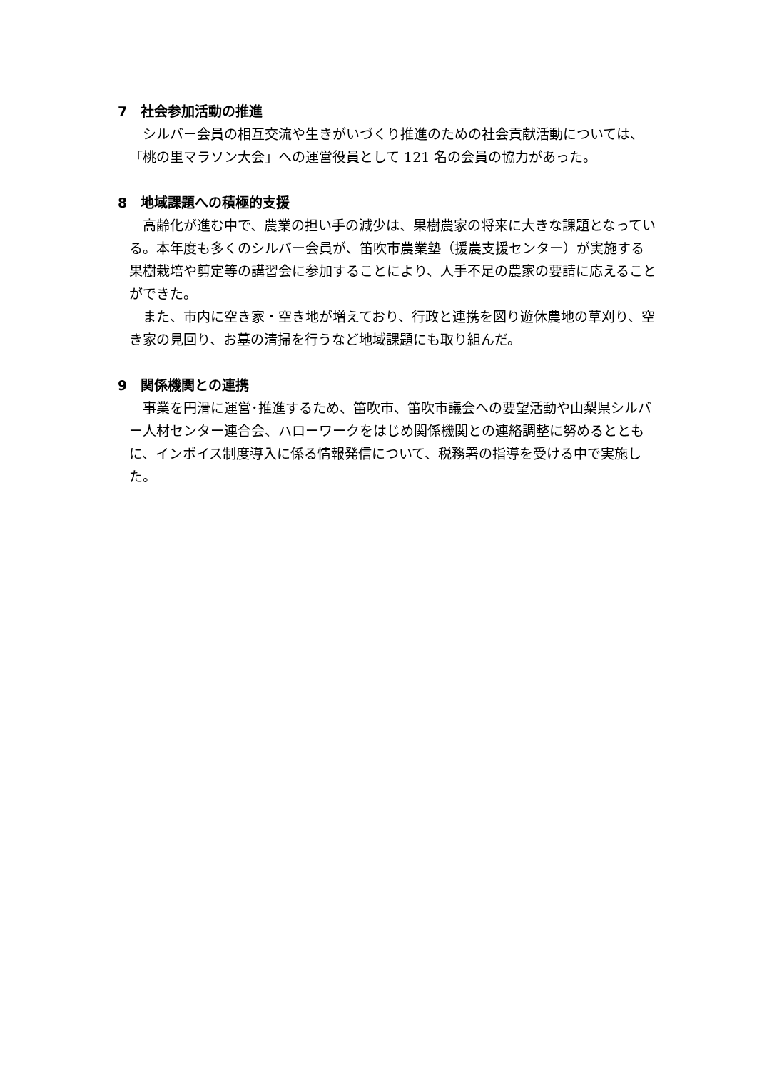7　社会参加活動の推進
　シルバー会員の相互交流や生きがいづくり推進のための社会貢献活動については、「桃の里マラソン大会」への運営役員として 121 名の会員の協力があった。
8　地域課題への積極的支援
　高齢化が進む中で、農業の担い手の減少は、果樹農家の将来に大きな課題となっている。本年度も多くのシルバー会員が、笛吹市農業塾（援農支援センター）が実施する果樹栽培や剪定等の講習会に参加することにより、人手不足の農家の要請に応えることができた。
　また、市内に空き家・空き地が増えており、行政と連携を図り遊休農地の草刈り、空き家の見回り、お墓の清掃を行うなど地域課題にも取り組んだ。
9　関係機関との連携
　事業を円滑に運営･推進するため、笛吹市、笛吹市議会への要望活動や山梨県シルバー人材センター連合会、ハローワークをはじめ関係機関との連絡調整に努めるとともに、インボイス制度導入に係る情報発信について、税務署の指導を受ける中で実施した。